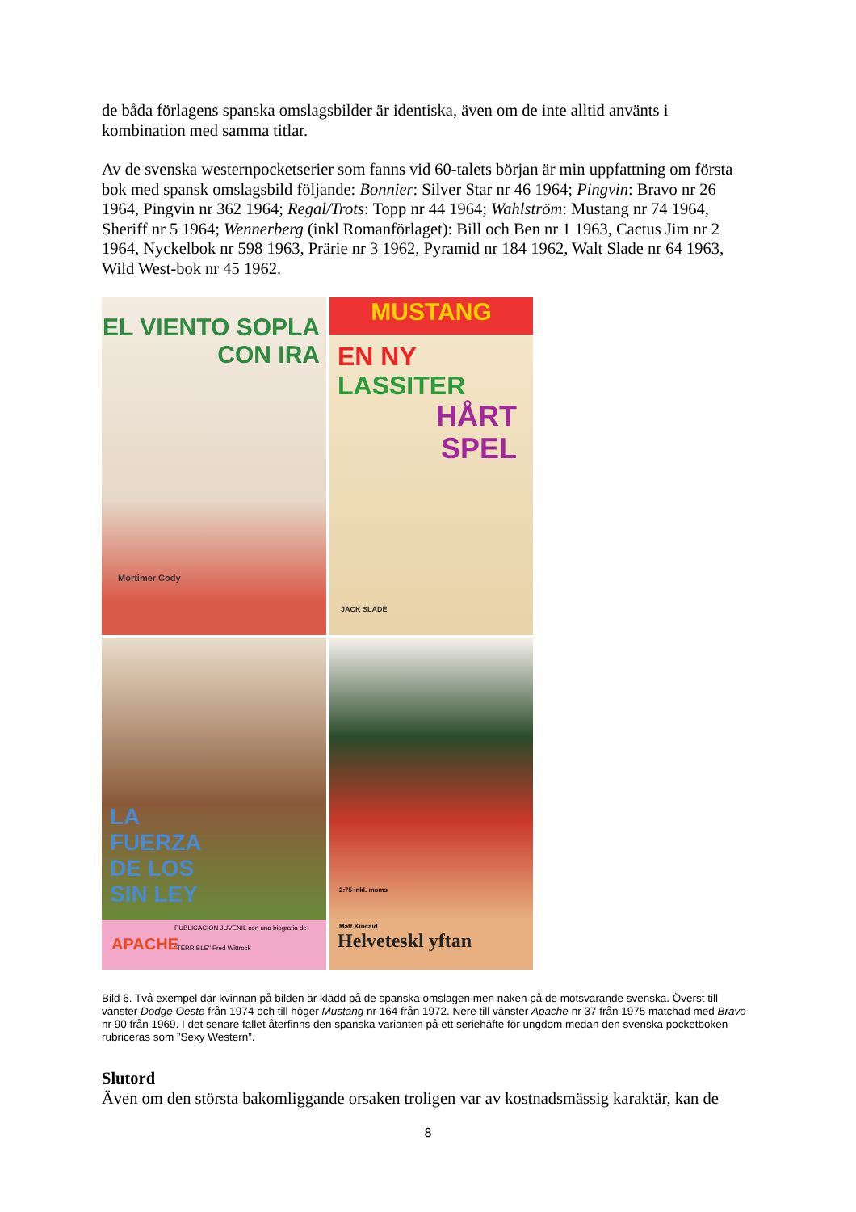de båda förlagens spanska omslagsbilder är identiska, även om de inte alltid använts i kombination med samma titlar.
Av de svenska westernpocketserier som fanns vid 60-talets början är min uppfattning om första bok med spansk omslagsbild följande: Bonnier: Silver Star nr 46 1964; Pingvin: Bravo nr 26 1964, Pingvin nr 362 1964; Regal/Trots: Topp nr 44 1964; Wahlström: Mustang nr 74 1964, Sheriff nr 5 1964; Wennerberg (inkl Romanförlaget): Bill och Ben nr 1 1963, Cactus Jim nr 2 1964, Nyckelbok nr 598 1963, Prärie nr 3 1962, Pyramid nr 184 1962, Walt Slade nr 64 1963, Wild West-bok nr 45 1962.
EL VIENTO SOPLA
CON IRA
Mortimer Cody
MUSTANG
EN NY LASSITER
HÅRT
SPEL
JACK SLADE
LA
FUERZA
DE LOS
SIN LEY
APACHE
PUBLICACION JUVENIL con una biografia de "TERRIBLE" Fred Wittrock
2:75 inkl. moms
Matt Kincaid
Helveteskl yftan
Bild 6. Två exempel där kvinnan på bilden är klädd på de spanska omslagen men naken på de motsvarande svenska. Överst till vänster Dodge Oeste från 1974 och till höger Mustang nr 164 från 1972. Nere till vänster Apache nr 37 från 1975 matchad med Bravo nr 90 från 1969. I det senare fallet återfinns den spanska varianten på ett seriehäfte för ungdom medan den svenska pocketboken rubriceras som ”Sexy Western”.
Slutord
Även om den största bakomliggande orsaken troligen var av kostnadsmässig karaktär, kan de
8